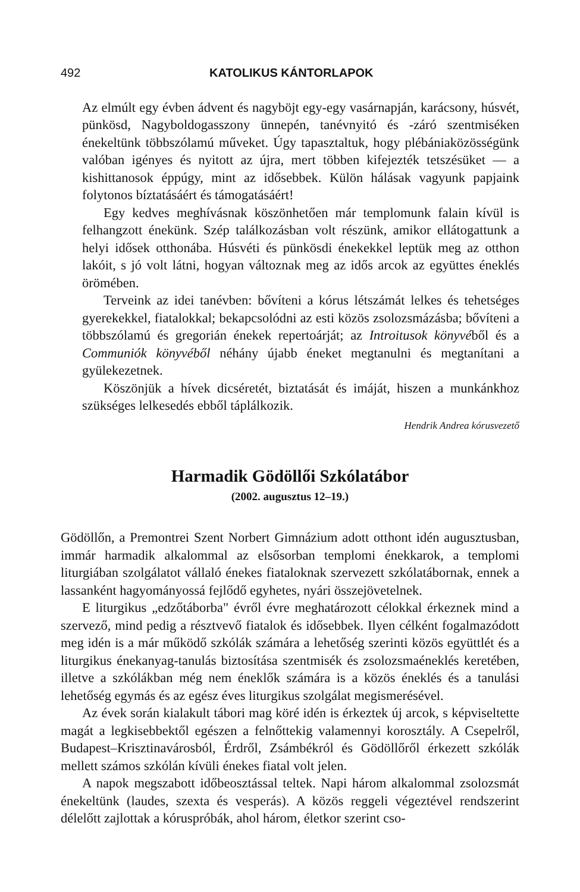492 KATOLIKUS KÁNTORLAPOK
Az elmúlt egy évben ádvent és nagyböjt egy-egy vasárnapján, karácsony, húsvét, pünkösd, Nagyboldogasszony ünnepén, tanévnyitó és -záró szentmiséken énekeltünk többszólamú műveket. Úgy tapasztaltuk, hogy plébániaközösségünk valóban igényes és nyitott az újra, mert többen kifejezték tetszésüket — a kishittanosok éppúgy, mint az idősebbek. Külön hálásak vagyunk papjaink folytonos bíztatásáért és támogatásáért!
Egy kedves meghívásnak köszönhetően már templomunk falain kívül is felhangzott énekünk. Szép találkozásban volt részünk, amikor ellátogattunk a helyi idősek otthonába. Húsvéti és pünkösdi énekekkel leptük meg az otthon lakóit, s jó volt látni, hogyan változnak meg az idős arcok az együttes éneklés örömében.
Terveink az idei tanévben: bővíteni a kórus létszámát lelkes és tehetséges gyerekekkel, fiatalokkal; bekapcsolódni az esti közös zsolozsmázásba; bővíteni a többszólamú és gregorián énekek repertoárját; az Introitusok könyvéből és a Communiók könyvéből néhány újabb éneket megtanulni és megtanítani a gyülekezetnek.
Köszönjük a hívek dicséretét, biztatását és imáját, hiszen a munkánkhoz szükséges lelkesedés ebből táplálkozik.
Hendrik Andrea kórusvezető
Harmadik Gödöllői Szkólatábor
(2002. augusztus 12–19.)
Gödöllőn, a Premontrei Szent Norbert Gimnázium adott otthont idén augusztusban, immár harmadik alkalommal az elsősorban templomi énekkarok, a templomi liturgiában szolgálatot vállaló énekes fiataloknak szervezett szkólatábornak, ennek a lassanként hagyományossá fejlődő egyhetes, nyári összejövetelnek.
E liturgikus „edzőtáborba" évről évre meghatározott célokkal érkeznek mind a szervező, mind pedig a résztvevő fiatalok és idősebbek. Ilyen célként fogalmazódott meg idén is a már működő szkólák számára a lehetőség szerinti közös együttlét és a liturgikus énekanyag-tanulás biztosítása szentmisék és zsolozsmaéneklés keretében, illetve a szkólákban még nem éneklők számára is a közös éneklés és a tanulási lehetőség egymás és az egész éves liturgikus szolgálat megismerésével.
Az évek során kialakult tábori mag köré idén is érkeztek új arcok, s képviseltette magát a legkisebbektől egészen a felnőttekig valamennyi korosztály. A Csepelről, Budapest–Krisztinavárosból, Érdről, Zsámbékról és Gödöllőről érkezett szkólák mellett számos szkólán kívüli énekes fiatal volt jelen.
A napok megszabott időbeosztással teltek. Napi három alkalommal zsolozsmát énekeltünk (laudes, szexta és vesperás). A közös reggeli végeztével rendszerint délelőtt zajlottak a kóruspróbák, ahol három, életkor szerint cso-